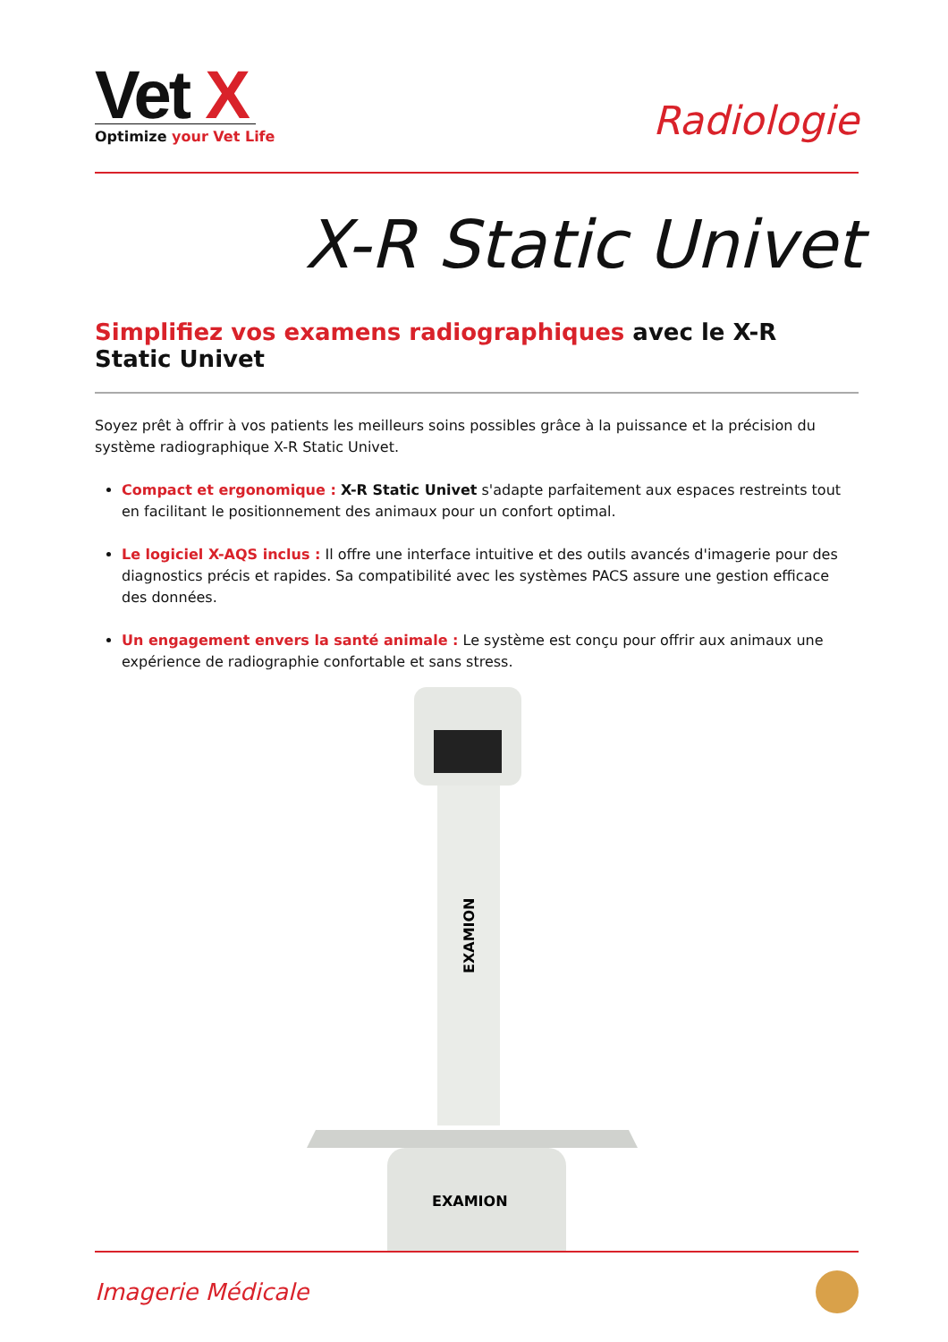Vet X
Optimize your Vet Life
Radiologie
X-R Static Univet
Simplifiez vos examens radiographiques avec le X-R Static Univet
Soyez prêt à offrir à vos patients les meilleurs soins possibles grâce à la puissance et la précision du système radiographique X-R Static Univet.
Compact et ergonomique : X-R Static Univet s'adapte parfaitement aux espaces restreints tout en facilitant le positionnement des animaux pour un confort optimal.
Le logiciel X-AQS inclus : Il offre une interface intuitive et des outils avancés d'imagerie pour des diagnostics précis et rapides. Sa compatibilité avec les systèmes PACS assure une gestion efficace des données.
Un engagement envers la santé animale : Le système est conçu pour offrir aux animaux une expérience de radiographie confortable et sans stress.
EXAMION
EXAMION
Imagerie Médicale